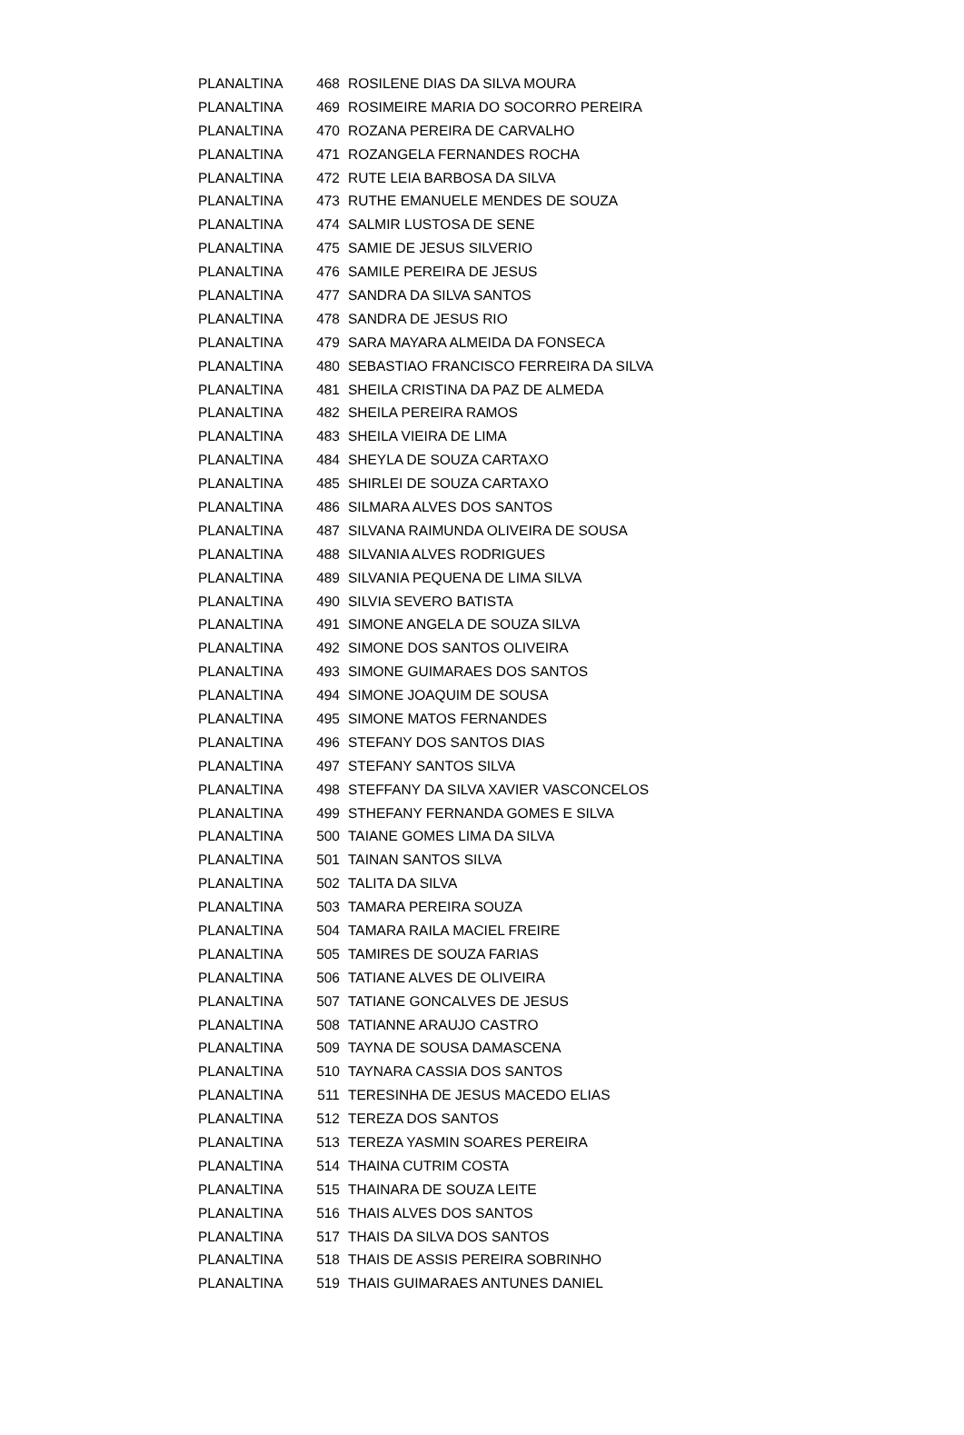| PLANALTINA | 468 | ROSILENE DIAS DA SILVA MOURA |
| PLANALTINA | 469 | ROSIMEIRE MARIA DO SOCORRO PEREIRA |
| PLANALTINA | 470 | ROZANA PEREIRA DE CARVALHO |
| PLANALTINA | 471 | ROZANGELA FERNANDES ROCHA |
| PLANALTINA | 472 | RUTE LEIA BARBOSA DA SILVA |
| PLANALTINA | 473 | RUTHE EMANUELE MENDES DE SOUZA |
| PLANALTINA | 474 | SALMIR LUSTOSA DE SENE |
| PLANALTINA | 475 | SAMIE DE JESUS SILVERIO |
| PLANALTINA | 476 | SAMILE PEREIRA DE JESUS |
| PLANALTINA | 477 | SANDRA DA SILVA SANTOS |
| PLANALTINA | 478 | SANDRA DE JESUS RIO |
| PLANALTINA | 479 | SARA MAYARA ALMEIDA DA FONSECA |
| PLANALTINA | 480 | SEBASTIAO FRANCISCO FERREIRA DA SILVA |
| PLANALTINA | 481 | SHEILA CRISTINA DA PAZ DE ALMEDA |
| PLANALTINA | 482 | SHEILA PEREIRA RAMOS |
| PLANALTINA | 483 | SHEILA VIEIRA DE LIMA |
| PLANALTINA | 484 | SHEYLA DE SOUZA CARTAXO |
| PLANALTINA | 485 | SHIRLEI DE SOUZA CARTAXO |
| PLANALTINA | 486 | SILMARA ALVES DOS SANTOS |
| PLANALTINA | 487 | SILVANA RAIMUNDA OLIVEIRA DE SOUSA |
| PLANALTINA | 488 | SILVANIA ALVES RODRIGUES |
| PLANALTINA | 489 | SILVANIA PEQUENA DE LIMA SILVA |
| PLANALTINA | 490 | SILVIA SEVERO BATISTA |
| PLANALTINA | 491 | SIMONE ANGELA DE SOUZA SILVA |
| PLANALTINA | 492 | SIMONE DOS SANTOS OLIVEIRA |
| PLANALTINA | 493 | SIMONE GUIMARAES DOS SANTOS |
| PLANALTINA | 494 | SIMONE JOAQUIM DE SOUSA |
| PLANALTINA | 495 | SIMONE MATOS FERNANDES |
| PLANALTINA | 496 | STEFANY DOS SANTOS DIAS |
| PLANALTINA | 497 | STEFANY SANTOS SILVA |
| PLANALTINA | 498 | STEFFANY DA SILVA XAVIER VASCONCELOS |
| PLANALTINA | 499 | STHEFANY FERNANDA GOMES E SILVA |
| PLANALTINA | 500 | TAIANE GOMES LIMA DA SILVA |
| PLANALTINA | 501 | TAINAN SANTOS SILVA |
| PLANALTINA | 502 | TALITA DA SILVA |
| PLANALTINA | 503 | TAMARA PEREIRA SOUZA |
| PLANALTINA | 504 | TAMARA RAILA MACIEL FREIRE |
| PLANALTINA | 505 | TAMIRES DE SOUZA FARIAS |
| PLANALTINA | 506 | TATIANE ALVES DE OLIVEIRA |
| PLANALTINA | 507 | TATIANE GONCALVES DE JESUS |
| PLANALTINA | 508 | TATIANNE ARAUJO CASTRO |
| PLANALTINA | 509 | TAYNA DE SOUSA DAMASCENA |
| PLANALTINA | 510 | TAYNARA CASSIA DOS SANTOS |
| PLANALTINA | 511 | TERESINHA DE JESUS MACEDO ELIAS |
| PLANALTINA | 512 | TEREZA DOS SANTOS |
| PLANALTINA | 513 | TEREZA YASMIN SOARES PEREIRA |
| PLANALTINA | 514 | THAINA CUTRIM COSTA |
| PLANALTINA | 515 | THAINARA DE SOUZA LEITE |
| PLANALTINA | 516 | THAIS ALVES DOS SANTOS |
| PLANALTINA | 517 | THAIS DA SILVA DOS SANTOS |
| PLANALTINA | 518 | THAIS DE ASSIS PEREIRA SOBRINHO |
| PLANALTINA | 519 | THAIS GUIMARAES ANTUNES DANIEL |